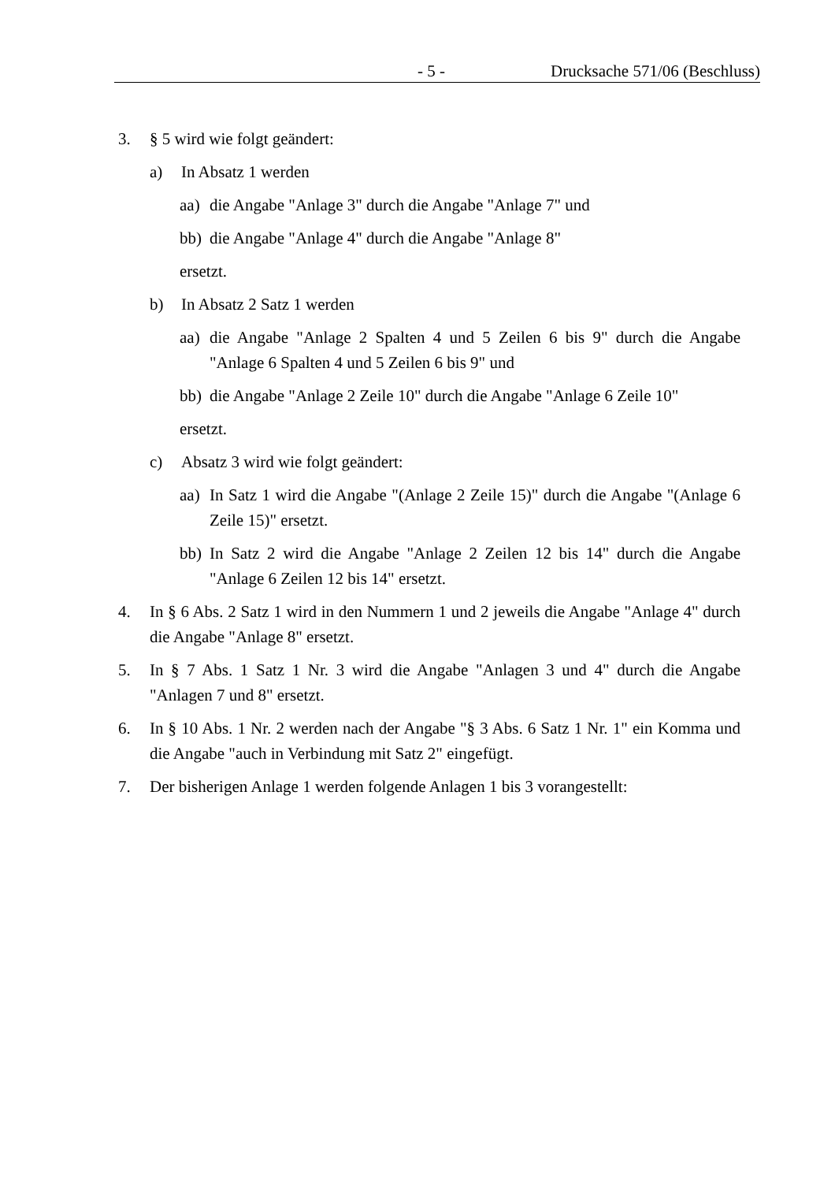- 5 - Drucksache 571/06 (Beschluss)
3. § 5 wird wie folgt geändert:
a) In Absatz 1 werden
aa) die Angabe "Anlage 3" durch die Angabe "Anlage 7" und
bb) die Angabe "Anlage 4" durch die Angabe "Anlage 8"
ersetzt.
b) In Absatz 2 Satz 1 werden
aa) die Angabe "Anlage 2 Spalten 4 und 5 Zeilen 6 bis 9" durch die Angabe "Anlage 6 Spalten 4 und 5 Zeilen 6 bis 9" und
bb) die Angabe "Anlage 2 Zeile 10" durch die Angabe "Anlage 6 Zeile 10"
ersetzt.
c) Absatz 3 wird wie folgt geändert:
aa) In Satz 1 wird die Angabe "(Anlage 2 Zeile 15)" durch die Angabe "(Anlage 6 Zeile 15)" ersetzt.
bb) In Satz 2 wird die Angabe "Anlage 2 Zeilen 12 bis 14" durch die Angabe "Anlage 6 Zeilen 12 bis 14" ersetzt.
4. In § 6 Abs. 2 Satz 1 wird in den Nummern 1 und 2 jeweils die Angabe "Anlage 4" durch die Angabe "Anlage 8" ersetzt.
5. In § 7 Abs. 1 Satz 1 Nr. 3 wird die Angabe "Anlagen 3 und 4" durch die Angabe "Anlagen 7 und 8" ersetzt.
6. In § 10 Abs. 1 Nr. 2 werden nach der Angabe "§ 3 Abs. 6 Satz 1 Nr. 1" ein Komma und die Angabe "auch in Verbindung mit Satz 2" eingefügt.
7. Der bisherigen Anlage 1 werden folgende Anlagen 1 bis 3 vorangestellt: